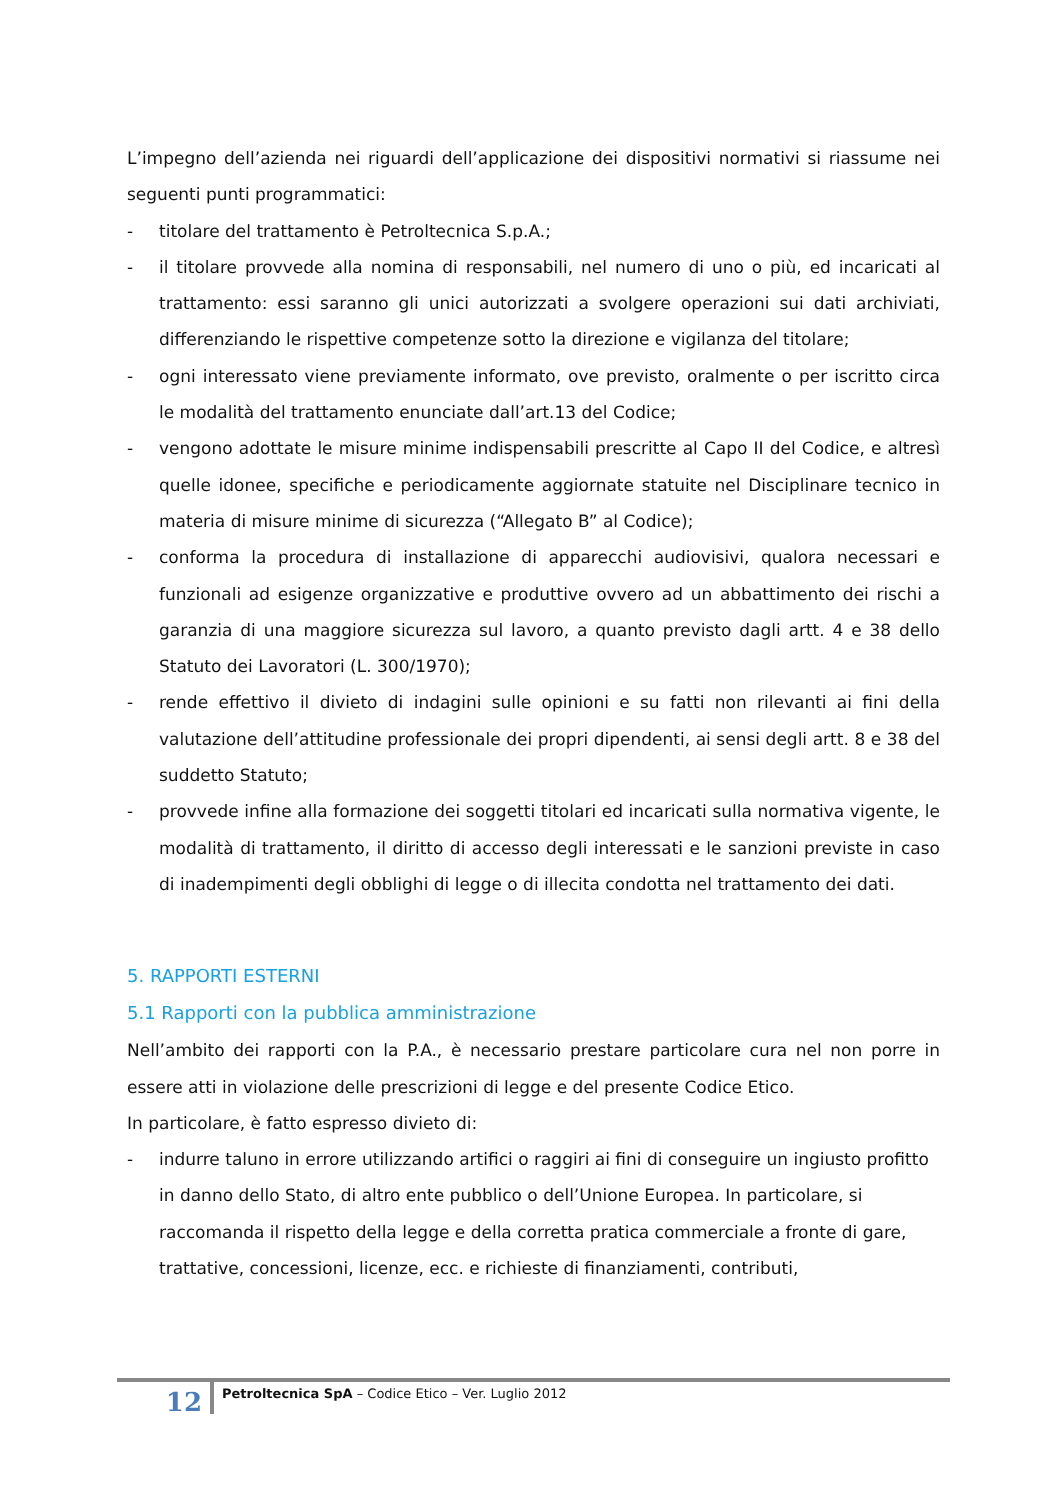L’impegno dell’azienda nei riguardi dell’applicazione dei dispositivi normativi si riassume nei seguenti punti programmatici:
- titolare del trattamento è Petroltecnica S.p.A.;
- il titolare provvede alla nomina di responsabili, nel numero di uno o più, ed incaricati al trattamento: essi saranno gli unici autorizzati a svolgere operazioni sui dati archiviati, differenziando le rispettive competenze sotto la direzione e vigilanza del titolare;
- ogni interessato viene previamente informato, ove previsto, oralmente o per iscritto circa le modalità del trattamento enunciate dall’art.13 del Codice;
- vengono adottate le misure minime indispensabili prescritte al Capo II del Codice, e altresì quelle idonee, specifiche e periodicamente aggiornate statuite nel Disciplinare tecnico in materia di misure minime di sicurezza (“Allegato B” al Codice);
- conforma la procedura di installazione di apparecchi audiovisivi, qualora necessari e funzionali ad esigenze organizzative e produttive ovvero ad un abbattimento dei rischi a garanzia di una maggiore sicurezza sul lavoro, a quanto previsto dagli artt. 4 e 38 dello Statuto dei Lavoratori (L. 300/1970);
- rende effettivo il divieto di indagini sulle opinioni e su fatti non rilevanti ai fini della valutazione dell’attitudine professionale dei propri dipendenti, ai sensi degli artt. 8 e 38 del suddetto Statuto;
- provvede infine alla formazione dei soggetti titolari ed incaricati sulla normativa vigente, le modalità di trattamento, il diritto di accesso degli interessati e le sanzioni previste in caso di inadempimenti degli obblighi di legge o di illecita condotta nel trattamento dei dati.
5. RAPPORTI ESTERNI
5.1 Rapporti con la pubblica amministrazione
Nell’ambito dei rapporti con la P.A., è necessario prestare particolare cura nel non porre in essere atti in violazione delle prescrizioni di legge e del presente Codice Etico.
In particolare, è fatto espresso divieto di:
- indurre taluno in errore utilizzando artifici o raggiri ai fini di conseguire un ingiusto profitto in danno dello Stato, di altro ente pubblico o dell’Unione Europea. In particolare, si raccomanda il rispetto della legge e della corretta pratica commerciale a fronte di gare, trattative, concessioni, licenze, ecc. e richieste di finanziamenti, contributi,
12
Petroltecnica SpA – Codice Etico – Ver. Luglio 2012